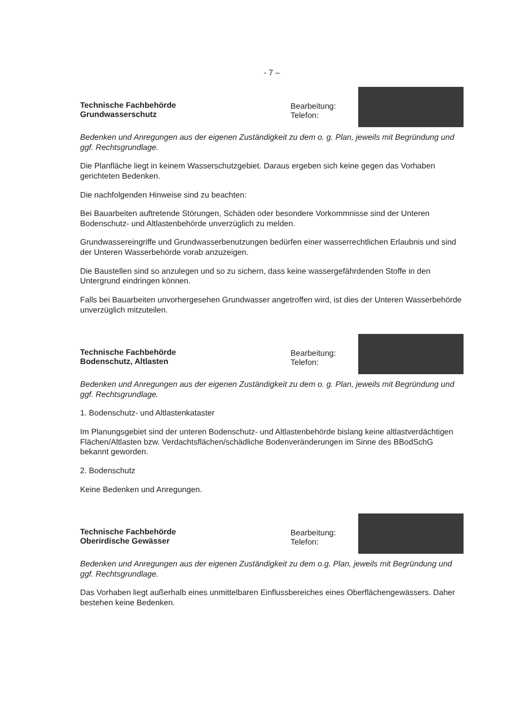- 7 –
Technische Fachbehörde
Grundwasserschutz
Bearbeitung:
Telefon:
Bedenken und Anregungen aus der eigenen Zuständigkeit zu dem o. g. Plan, jeweils mit Begründung und ggf. Rechtsgrundlage.
Die Planfläche liegt in keinem Wasserschutzgebiet. Daraus ergeben sich keine gegen das Vorhaben gerichteten Bedenken.
Die nachfolgenden Hinweise sind zu beachten:
Bei Bauarbeiten auftretende Störungen, Schäden oder besondere Vorkommnisse sind der Unteren Bodenschutz- und Altlastenbehörde unverzüglich zu melden.
Grundwassereingriffe und Grundwasserbenutzungen bedürfen einer wasserrechtlichen Erlaubnis und sind der Unteren Wasserbehörde vorab anzuzeigen.
Die Baustellen sind so anzulegen und so zu sichern, dass keine wassergefährdenden Stoffe in den Untergrund eindringen können.
Falls bei Bauarbeiten unvorhergesehen Grundwasser angetroffen wird, ist dies der Unteren Wasserbehörde unverzüglich mitzuteilen.
Technische Fachbehörde
Bodenschutz, Altlasten
Bearbeitung:
Telefon:
Bedenken und Anregungen aus der eigenen Zuständigkeit zu dem o. g. Plan, jeweils mit Begründung und ggf. Rechtsgrundlage.
1. Bodenschutz- und Altlastenkataster
Im Planungsgebiet sind der unteren Bodenschutz- und Altlastenbehörde bislang keine altlastverdächtigen Flächen/Altlasten bzw. Verdachtsflächen/schädliche Bodenveränderungen im Sinne des BBodSchG bekannt geworden.
2. Bodenschutz
Keine Bedenken und Anregungen.
Technische Fachbehörde
Oberirdische Gewässer
Bearbeitung:
Telefon:
Bedenken und Anregungen aus der eigenen Zuständigkeit zu dem o.g. Plan, jeweils mit Begründung und ggf. Rechtsgrundlage.
Das Vorhaben liegt außerhalb eines unmittelbaren Einflussbereiches eines Oberflächengewässers. Daher bestehen keine Bedenken.